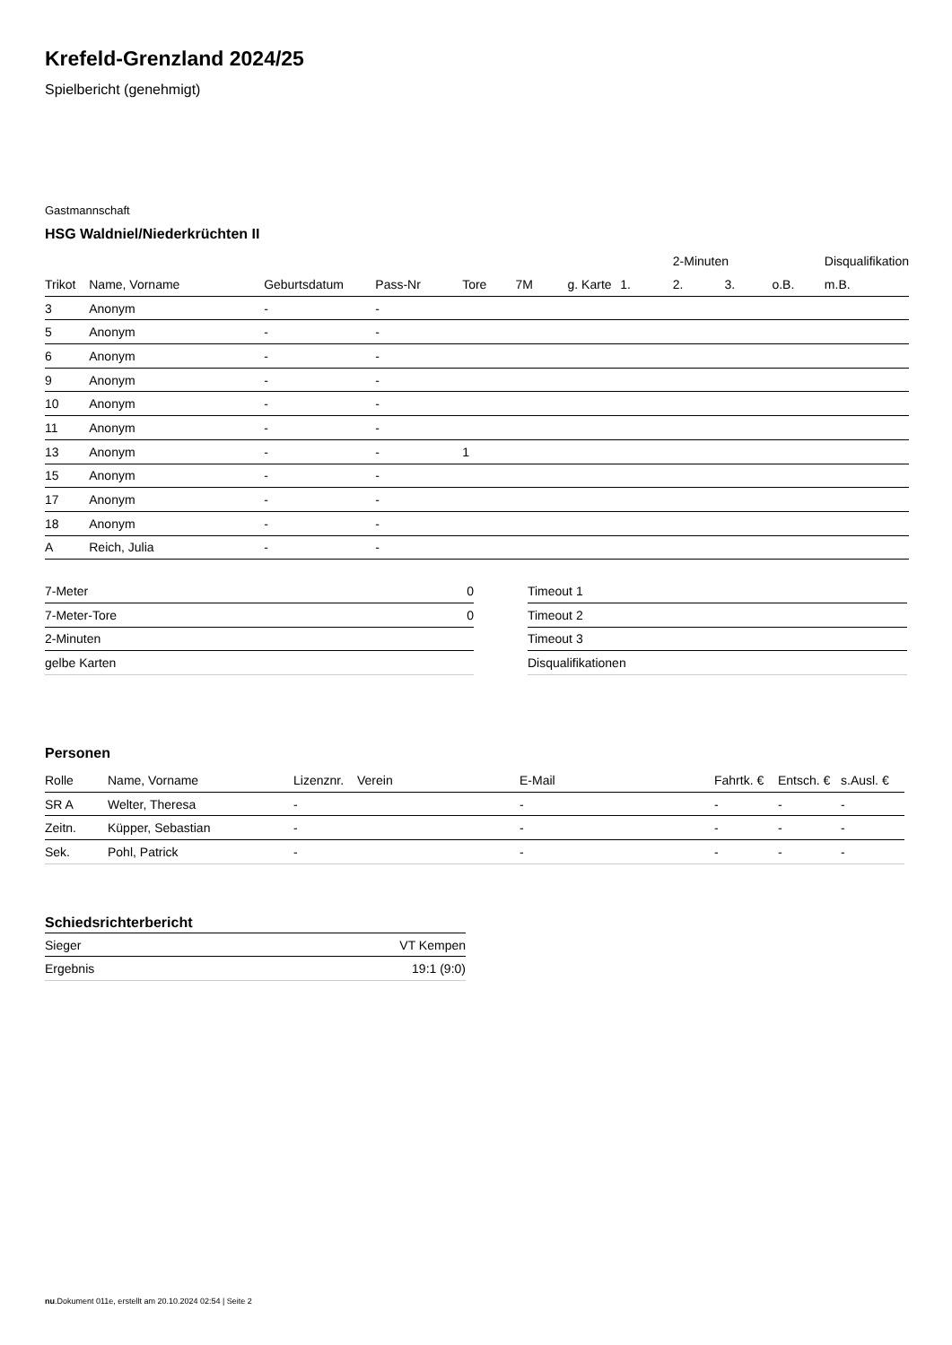Krefeld-Grenzland 2024/25
Spielbericht (genehmigt)
Gastmannschaft
HSG Waldniel/Niederkrüchten II
| | | | | | | | | 2-Minuten | | | Disqualifikation |
| --- | --- | --- | --- | --- | --- | --- | --- | --- | --- | --- | --- |
| Trikot | Name, Vorname | Geburtsdatum | Pass-Nr | Tore | 7M | g. Karte | 1. | 2. | 3. | o.B. | m.B. |
| 3 | Anonym | - | - | | | | | | | | |
| 5 | Anonym | - | - | | | | | | | | |
| 6 | Anonym | - | - | | | | | | | | |
| 9 | Anonym | - | - | | | | | | | | |
| 10 | Anonym | - | - | | | | | | | | |
| 11 | Anonym | - | - | | | | | | | | |
| 13 | Anonym | - | - | 1 | | | | | | | |
| 15 | Anonym | - | - | | | | | | | | |
| 17 | Anonym | - | - | | | | | | | | |
| 18 | Anonym | - | - | | | | | | | | |
| A | Reich, Julia | - | - | | | | | | | | |
| 7-Meter | 0 |
| 7-Meter-Tore | 0 |
| 2-Minuten | |
| gelbe Karten | |
| Timeout 1 |
| Timeout 2 |
| Timeout 3 |
| Disqualifikationen |
Personen
| Rolle | Name, Vorname | Lizenznr. | Verein | E-Mail | Fahrtk. € | Entsch. € | s.Ausl. € |
| --- | --- | --- | --- | --- | --- | --- | --- |
| SR A | Welter, Theresa | - | | - | - | - | - |
| Zeitn. | Küpper, Sebastian | - | | - | - | - | - |
| Sek. | Pohl, Patrick | - | | - | - | - | - |
Schiedsrichterbericht
| Sieger | VT Kempen |
| Ergebnis | 19:1 (9:0) |
nu.Dokument 011e, erstellt am 20.10.2024 02:54 | Seite 2